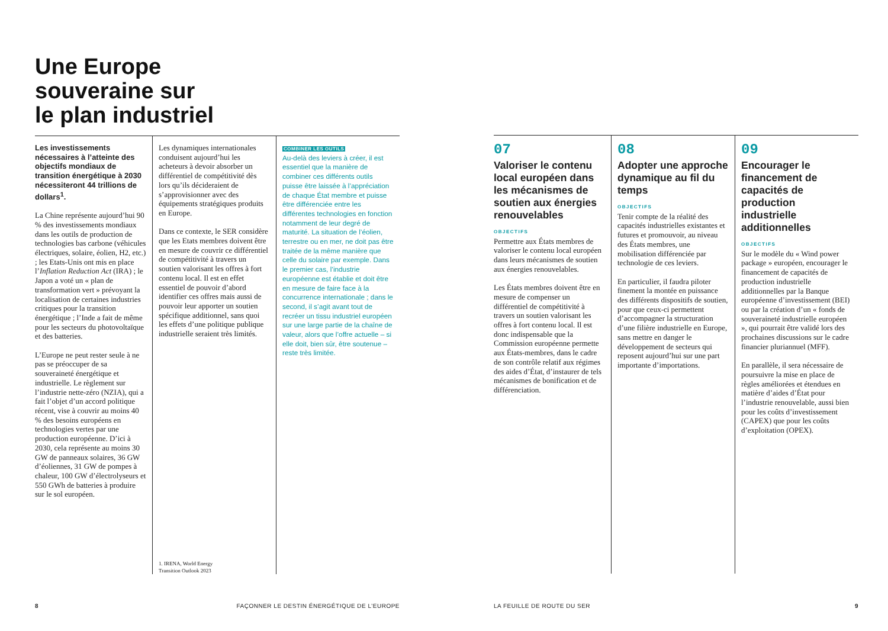Une Europe
souveraine sur
le plan industriel
Les investissements nécessaires à l’atteinte des objectifs mondiaux de transition énergétique à 2030 nécessiteront 44 trillions de dollars<sup>1</sup>.
La Chine représente aujourd’hui 90 % des investissements mondiaux dans les outils de production de technologies bas carbone (véhicules électriques, solaire, éolien, H2, etc.) ; les Etats-Unis ont mis en place l’Inflation Reduction Act (IRA) ; le Japon a voté un « plan de transformation vert » prévoyant la localisation de certaines industries critiques pour la transition énergétique ; l’Inde a fait de même pour les secteurs du photovoltaïque et des batteries.
L’Europe ne peut rester seule à ne pas se préoccuper de sa souveraineté énergétique et industrielle. Le règlement sur l’industrie nette-zéro (NZIA), qui a fait l’objet d’un accord politique récent, vise à couvrir au moins 40 % des besoins européens en technologies vertes par une production européenne. D’ici à 2030, cela représente au moins 30 GW de panneaux solaires, 36 GW d’éoliennes, 31 GW de pompes à chaleur, 100 GW d’électrolyseurs et 550 GWh de batteries à produire sur le sol européen.
Les dynamiques internationales conduisent aujourd’hui les acheteurs à devoir absorber un différentiel de compétitivité dès lors qu’ils décideraient de s’approvisionner avec des équipements stratégiques produits en Europe.
Dans ce contexte, le SER considère que les Etats membres doivent être en mesure de couvrir ce différentiel de compétitivité à travers un soutien valorisant les offres à fort contenu local. Il est en effet essentiel de pouvoir d’abord identifier ces offres mais aussi de pouvoir leur apporter un soutien spécifique additionnel, sans quoi les effets d’une politique publique industrielle seraient très limités.
1. IRENA, World Energy
Transition Outlook 2023
COMBINER LES OUTILS
Au-delà des leviers à créer, il est essentiel que la manière de combiner ces différents outils puisse être laissée à l’appréciation de chaque État membre et puisse être différenciée entre les différentes technologies en fonction notamment de leur degré de maturité. La situation de l’éolien, terrestre ou en mer, ne doit pas être traitée de la même manière que celle du solaire par exemple. Dans le premier cas, l’industrie européenne est établie et doit être en mesure de faire face à la concurrence internationale ; dans le second, il s’agit avant tout de recréer un tissu industriel européen sur une large partie de la chaîne de valeur, alors que l’offre actuelle – si elle doit, bien sûr, être soutenue – reste très limitée.
8 FAÇONNER LE DESTIN ÉNERGÉTIQUE DE L’EUROPE
07
Valoriser le contenu local européen dans les mécanismes de soutien aux énergies renouvelables
OBJECTIFS
Permettre aux États membres de valoriser le contenu local européen dans leurs mécanismes de soutien aux énergies renouvelables.
Les États membres doivent être en mesure de compenser un différentiel de compétitivité à travers un soutien valorisant les offres à fort contenu local. Il est donc indispensable que la Commission européenne permette aux États-membres, dans le cadre de son contrôle relatif aux régimes des aides d’État, d’instaurer de tels mécanismes de bonification et de différenciation.
08
Adopter une approche dynamique au fil du temps
OBJECTIFS
Tenir compte de la réalité des capacités industrielles existantes et futures et promouvoir, au niveau des États membres, une mobilisation différenciée par technologie de ces leviers.
En particulier, il faudra piloter finement la montée en puissance des différents dispositifs de soutien, pour que ceux-ci permettent d’accompagner la structuration d’une filière industrielle en Europe, sans mettre en danger le développement de secteurs qui reposent aujourd’hui sur une part importante d’importations.
09
Encourager le financement de capacités de production industrielle additionnelles
OBJECTIFS
Sur le modèle du « Wind power package » européen, encourager le financement de capacités de production industrielle additionnelles par la Banque européenne d’investissement (BEI) ou par la création d’un « fonds de souveraineté industrielle européen », qui pourrait être validé lors des prochaines discussions sur le cadre financier pluriannuel (MFF).
En parallèle, il sera nécessaire de poursuivre la mise en place de règles améliorées et étendues en matière d’aides d’État pour l’industrie renouvelable, aussi bien pour les coûts d’investissement (CAPEX) que pour les coûts d’exploitation (OPEX).
LA FEUILLE DE ROUTE DU SER 9